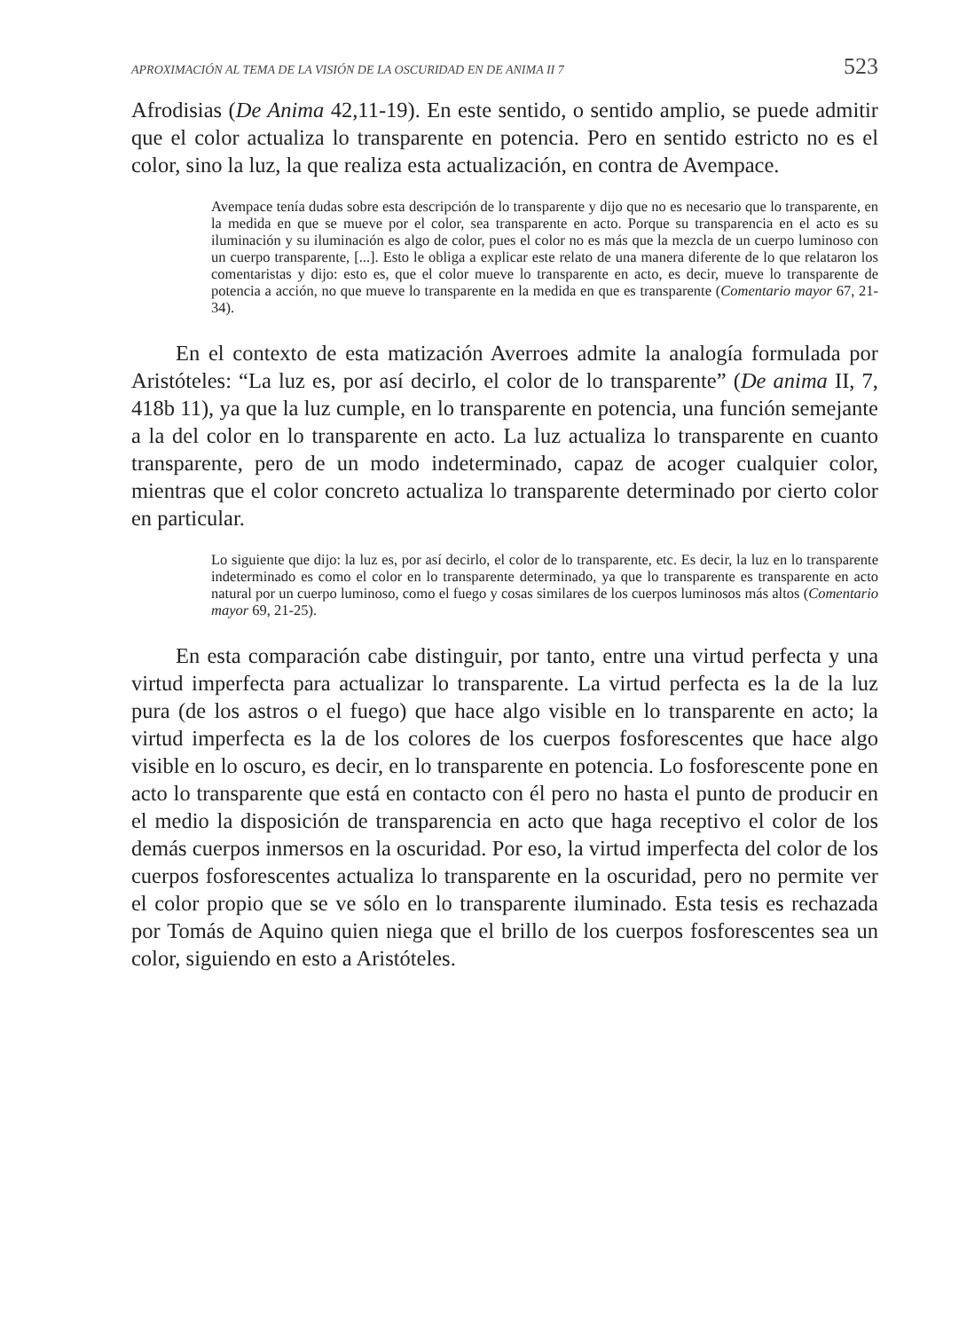APROXIMACIÓN AL TEMA DE LA VISIÓN DE LA OSCURIDAD EN DE ANIMA II 7 523
Afrodisias (De Anima 42,11-19). En este sentido, o sentido amplio, se puede admitir que el color actualiza lo transparente en potencia. Pero en sentido estricto no es el color, sino la luz, la que realiza esta actualización, en contra de Avempace.
Avempace tenía dudas sobre esta descripción de lo transparente y dijo que no es necesario que lo transparente, en la medida en que se mueve por el color, sea transparente en acto. Porque su transparencia en el acto es su iluminación y su iluminación es algo de color, pues el color no es más que la mezcla de un cuerpo luminoso con un cuerpo transparente, [...]. Esto le obliga a explicar este relato de una manera diferente de lo que relataron los comentaristas y dijo: esto es, que el color mueve lo transparente en acto, es decir, mueve lo transparente de potencia a acción, no que mueve lo transparente en la medida en que es transparente (Comentario mayor 67, 21-34).
En el contexto de esta matización Averroes admite la analogía formulada por Aristóteles: “La luz es, por así decirlo, el color de lo transparente” (De anima II, 7, 418b 11), ya que la luz cumple, en lo transparente en potencia, una función semejante a la del color en lo transparente en acto. La luz actualiza lo transparente en cuanto transparente, pero de un modo indeterminado, capaz de acoger cualquier color, mientras que el color concreto actualiza lo transparente determinado por cierto color en particular.
Lo siguiente que dijo: la luz es, por así decirlo, el color de lo transparente, etc. Es decir, la luz en lo transparente indeterminado es como el color en lo transparente determinado, ya que lo transparente es transparente en acto natural por un cuerpo luminoso, como el fuego y cosas similares de los cuerpos luminosos más altos (Comentario mayor 69, 21-25).
En esta comparación cabe distinguir, por tanto, entre una virtud perfecta y una virtud imperfecta para actualizar lo transparente. La virtud perfecta es la de la luz pura (de los astros o el fuego) que hace algo visible en lo transparente en acto; la virtud imperfecta es la de los colores de los cuerpos fosforescentes que hace algo visible en lo oscuro, es decir, en lo transparente en potencia. Lo fosforescente pone en acto lo transparente que está en contacto con él pero no hasta el punto de producir en el medio la disposición de transparencia en acto que haga receptivo el color de los demás cuerpos inmersos en la oscuridad. Por eso, la virtud imperfecta del color de los cuerpos fosforescentes actualiza lo transparente en la oscuridad, pero no permite ver el color propio que se ve sólo en lo transparente iluminado. Esta tesis es rechazada por Tomás de Aquino quien niega que el brillo de los cuerpos fosforescentes sea un color, siguiendo en esto a Aristóteles.